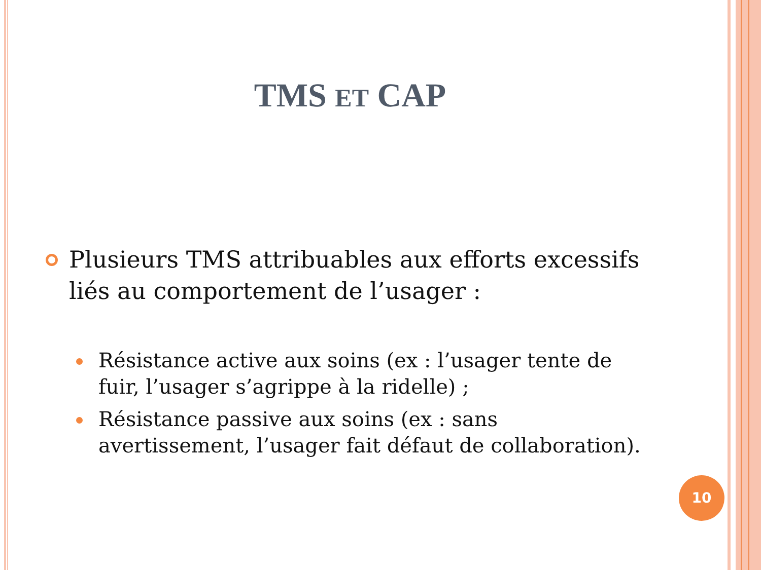TMS ET CAP
Plusieurs TMS attribuables aux efforts excessifs liés au comportement de l’usager :
Résistance active aux soins (ex : l’usager tente de fuir, l’usager s’agrippe à la ridelle) ;
Résistance passive aux soins (ex : sans avertissement, l’usager fait défaut de collaboration).
10